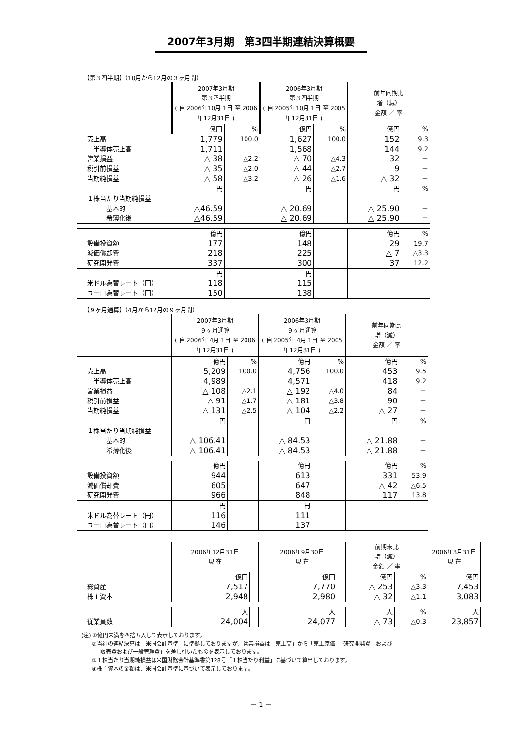2007年3月期　第3四半期連結決算概要
【第３四半期】（10月から12月の３ヶ月間）
| | 2007年3月期 第３四半期 ( 自 2006年10月 1日 至 2006年12月31日 ) | | 2006年3月期 第３四半期 ( 自 2005年10月 1日 至 2005年12月31日 ) | | 前年同期比 増（減） 金額 ／ 率 | |
| | 億円 | % | 億円 | % | 億円 | % |
| 売上高 | 1,779 | 100.0 | 1,627 | 100.0 | 152 | 9.3 |
| 半導体売上高 | 1,711 | | 1,568 | | 144 | 9.2 |
| 営業損益 | △ 38 | △2.2 | △ 70 | △4.3 | 32 | － |
| 税引前損益 | △ 35 | △2.0 | △ 44 | △2.7 | 9 | － |
| 当期純損益 | △ 58 | △3.2 | △ 26 | △1.6 | △ 32 | － |
| | 円 | | 円 | | 円 | % |
| １株当たり当期純損益 | | | | | | |
| 基本的 | △46.59 | | △ 20.69 | | △ 25.90 | － |
| 希薄化後 | △46.59 | | △ 20.69 | | △ 25.90 | － |
| | 億円 | | 億円 | | 億円 | % |
| 設備投資額 | 177 | | 148 | | 29 | 19.7 |
| 減価償却費 | 218 | | 225 | | △ 7 | △3.3 |
| 研究開発費 | 337 | | 300 | | 37 | 12.2 |
| | 円 | | 円 | | | |
| 米ドル為替レート（円） | 118 | | 115 | | | |
| ユーロ為替レート（円） | 150 | | 138 | | | |
【９ヶ月通算】（4月から12月の９ヶ月間）
| | 2007年3月期 ９ヶ月通算 ( 自 2006年 4月 1日 至 2006年12月31日 ) | | 2006年3月期 ９ヶ月通算 ( 自 2005年 4月 1日 至 2005年12月31日 ) | | 前年同期比 増（減） 金額 ／ 率 | |
| | 億円 | % | 億円 | % | 億円 | % |
| 売上高 | 5,209 | 100.0 | 4,756 | 100.0 | 453 | 9.5 |
| 半導体売上高 | 4,989 | | 4,571 | | 418 | 9.2 |
| 営業損益 | △ 108 | △2.1 | △ 192 | △4.0 | 84 | － |
| 税引前損益 | △ 91 | △1.7 | △ 181 | △3.8 | 90 | － |
| 当期純損益 | △ 131 | △2.5 | △ 104 | △2.2 | △ 27 | － |
| | 円 | | 円 | | 円 | % |
| １株当たり当期純損益 | | | | | | |
| 基本的 | △ 106.41 | | △ 84.53 | | △ 21.88 | － |
| 希薄化後 | △ 106.41 | | △ 84.53 | | △ 21.88 | － |
| | 億円 | | 億円 | | 億円 | % |
| 設備投資額 | 944 | | 613 | | 331 | 53.9 |
| 減価償却費 | 605 | | 647 | | △ 42 | △6.5 |
| 研究開発費 | 966 | | 848 | | 117 | 13.8 |
| | 円 | | 円 | | | |
| 米ドル為替レート（円） | 116 | | 111 | | | |
| ユーロ為替レート（円） | 146 | | 137 | | | |
| | 2006年12月31日 現 在 | | 2006年9月30日 現 在 | | 前期末比 増（減） 金額 ／ 率 | | 2006年3月31日 現 在 |
| | 億円 | | 億円 | | 億円 | % | 億円 |
| 総資産 | 7,517 | | 7,770 | | △ 253 | △3.3 | 7,453 |
| 株主資本 | 2,948 | | 2,980 | | △ 32 | △1.1 | 3,083 |
| | 人 | | 人 | | 人 | % | 人 |
| 従業員数 | 24,004 | | 24,077 | | △ 73 | △0.3 | 23,857 |
(注) ①億円未満を四捨五入して表示しております。
　　②当社の連結決算は「米国会計基準」に準拠しておりますが、営業損益は「売上高」から「売上原価」「研究開発費」および
　　　「販売費および一般管理費」を差し引いたものを表示しております。
　　③１株当たり当期純損益は米国財務会計基準書第128号「１株当たり利益」に基づいて算出しております。
　　④株主資本の金額は、米国会計基準に基づいて表示しております。
－ 1 －